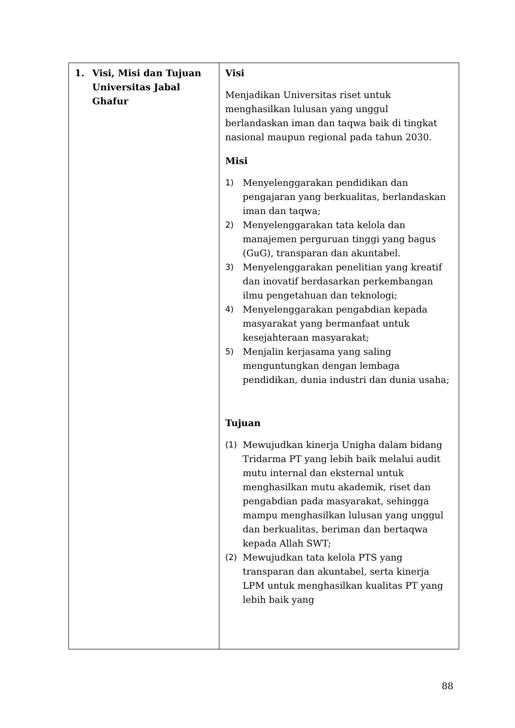| 1. Visi, Misi dan Tujuan Universitas Jabal Ghafur | Visi Menjadikan Universitas riset untuk menghasilkan lulusan yang unggul berlandaskan iman dan taqwa baik di tingkat nasional maupun regional pada tahun 2030. Misi 1) Menyelenggarakan pendidikan dan pengajaran yang berkualitas, berlandaskan iman dan taqwa; 2) Menyelenggarakan tata kelola dan manajemen perguruan tinggi yang bagus (GuG), transparan dan akuntabel. 3) Menyelenggarakan penelitian yang kreatif dan inovatif berdasarkan perkembangan ilmu pengetahuan dan teknologi; 4) Menyelenggarakan pengabdian kepada masyarakat yang bermanfaat untuk kesejahteraan masyarakat; 5) Menjalin kerjasama yang saling menguntungkan dengan lembaga pendidikan, dunia industri dan dunia usaha; Tujuan (1) Mewujudkan kinerja Unigha dalam bidang Tridarma PT yang lebih baik melalui audit mutu internal dan eksternal untuk menghasilkan mutu akademik, riset dan pengabdian pada masyarakat, sehingga mampu menghasilkan lulusan yang unggul dan berkualitas, beriman dan bertaqwa kepada Allah SWT; (2) Mewujudkan tata kelola PTS yang transparan dan akuntabel, serta kinerja LPM untuk menghasilkan kualitas PT yang lebih baik yang |
88